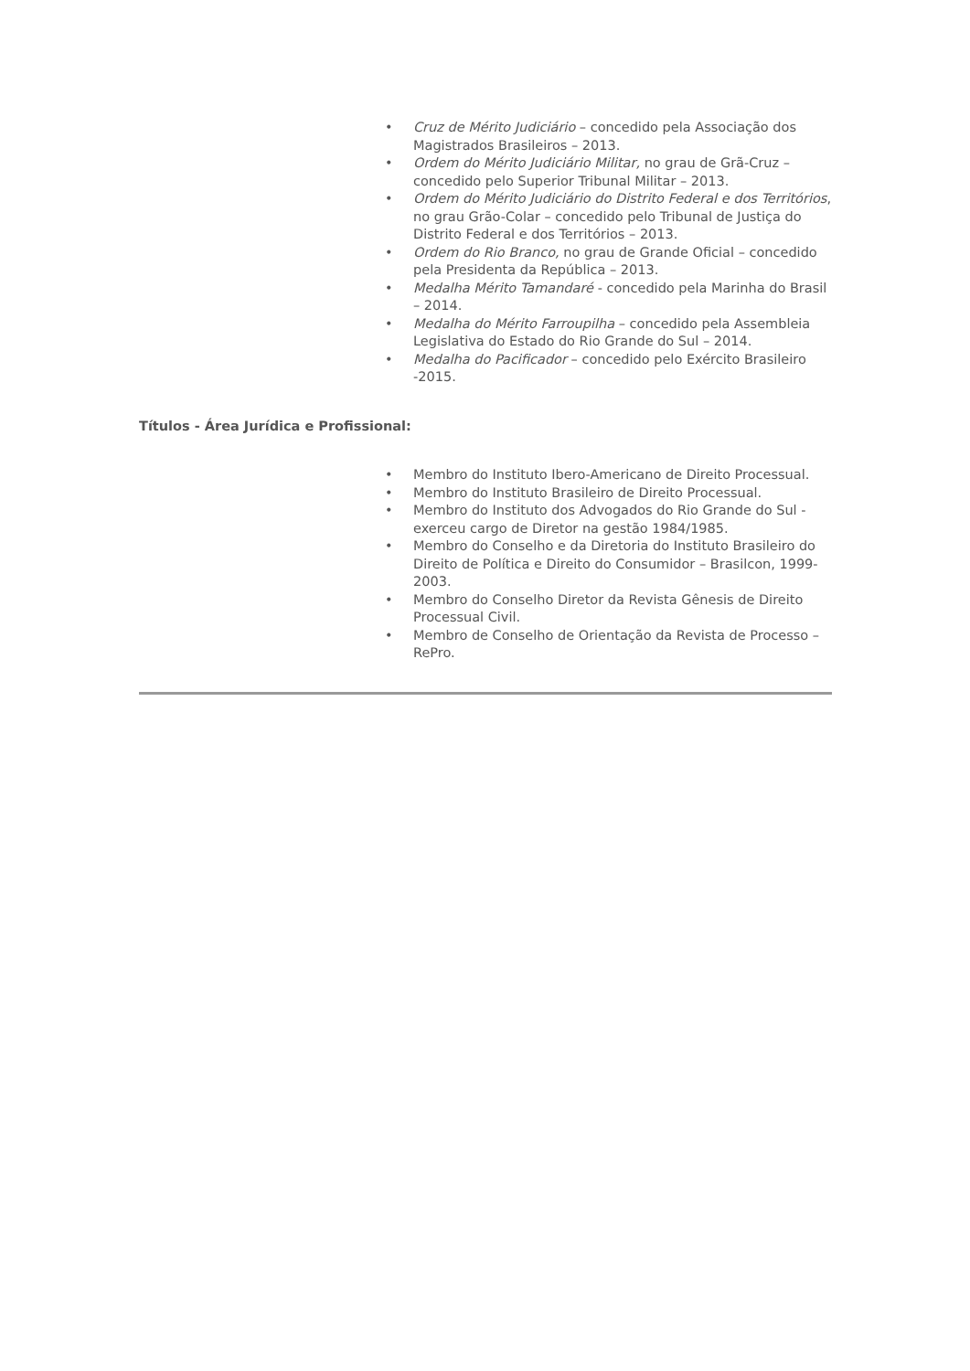• Cruz de Mérito Judiciário – concedido pela Associação dos Magistrados Brasileiros – 2013.
• Ordem do Mérito Judiciário Militar, no grau de Grã-Cruz – concedido pelo Superior Tribunal Militar – 2013.
• Ordem do Mérito Judiciário do Distrito Federal e dos Territórios, no grau Grão-Colar – concedido pelo Tribunal de Justiça do Distrito Federal e dos Territórios – 2013.
• Ordem do Rio Branco, no grau de Grande Oficial – concedido pela Presidenta da República – 2013.
• Medalha Mérito Tamandaré - concedido pela Marinha do Brasil – 2014.
• Medalha do Mérito Farroupilha – concedido pela Assembleia Legislativa do Estado do Rio Grande do Sul – 2014.
• Medalha do Pacificador – concedido pelo Exército Brasileiro -2015.
Títulos - Área Jurídica e Profissional:
• Membro do Instituto Ibero-Americano de Direito Processual.
• Membro do Instituto Brasileiro de Direito Processual.
• Membro do Instituto dos Advogados do Rio Grande do Sul - exerceu cargo de Diretor na gestão 1984/1985.
• Membro do Conselho e da Diretoria do Instituto Brasileiro do Direito de Política e Direito do Consumidor – Brasilcon, 1999-2003.
• Membro do Conselho Diretor da Revista Gênesis de Direito Processual Civil.
• Membro de Conselho de Orientação da Revista de Processo – RePro.